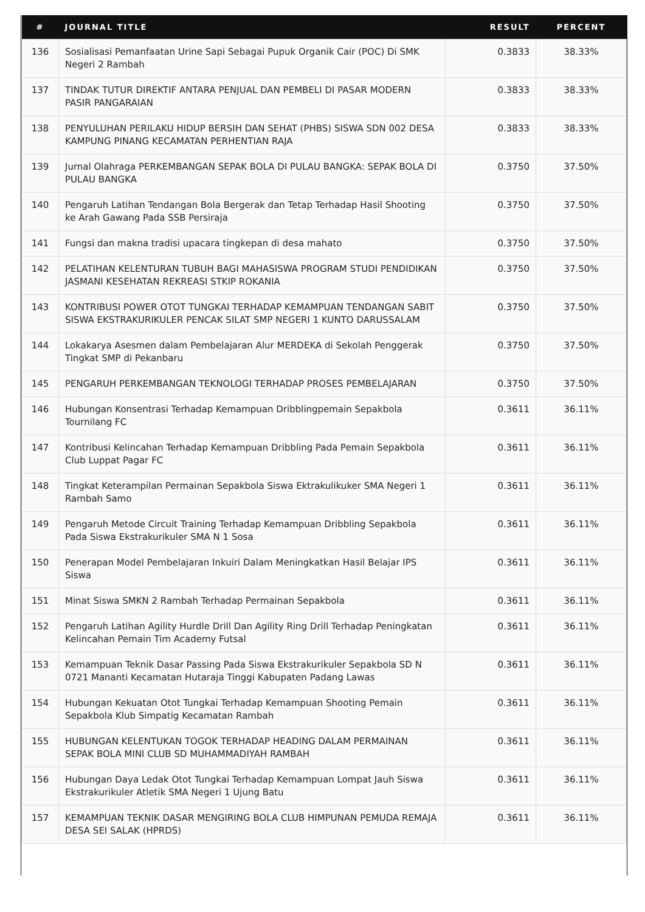| # | JOURNAL TITLE | RESULT | PERCENT |
| --- | --- | --- | --- |
| 136 | Sosialisasi Pemanfaatan Urine Sapi Sebagai Pupuk Organik Cair (POC) Di SMK Negeri 2 Rambah | 0.3833 | 38.33% |
| 137 | TINDAK TUTUR DIREKTIF ANTARA PENJUAL DAN PEMBELI DI PASAR MODERN PASIR PANGARAIAN | 0.3833 | 38.33% |
| 138 | PENYULUHAN PERILAKU HIDUP BERSIH DAN SEHAT (PHBS) SISWA SDN 002 DESA KAMPUNG PINANG KECAMATAN PERHENTIAN RAJA | 0.3833 | 38.33% |
| 139 | Jurnal Olahraga PERKEMBANGAN SEPAK BOLA DI PULAU BANGKA: SEPAK BOLA DI PULAU BANGKA | 0.3750 | 37.50% |
| 140 | Pengaruh Latihan Tendangan Bola Bergerak dan Tetap Terhadap Hasil Shooting ke Arah Gawang Pada SSB Persiraja | 0.3750 | 37.50% |
| 141 | Fungsi dan makna tradisi upacara tingkepan di desa mahato | 0.3750 | 37.50% |
| 142 | PELATIHAN KELENTURAN TUBUH BAGI MAHASISWA PROGRAM STUDI PENDIDIKAN JASMANI KESEHATAN REKREASI STKIP ROKANIA | 0.3750 | 37.50% |
| 143 | KONTRIBUSI POWER OTOT TUNGKAI TERHADAP KEMAMPUAN TENDANGAN SABIT SISWA EKSTRAKURIKULER PENCAK SILAT SMP NEGERI 1 KUNTO DARUSSALAM | 0.3750 | 37.50% |
| 144 | Lokakarya Asesmen dalam Pembelajaran Alur MERDEKA di Sekolah Penggerak Tingkat SMP di Pekanbaru | 0.3750 | 37.50% |
| 145 | PENGARUH PERKEMBANGAN TEKNOLOGI TERHADAP PROSES PEMBELAJARAN | 0.3750 | 37.50% |
| 146 | Hubungan Konsentrasi Terhadap Kemampuan Dribblingpemain Sepakbola Tournilang FC | 0.3611 | 36.11% |
| 147 | Kontribusi Kelincahan Terhadap Kemampuan Dribbling Pada Pemain Sepakbola Club Luppat Pagar FC | 0.3611 | 36.11% |
| 148 | Tingkat Keterampilan Permainan Sepakbola Siswa Ektrakulikuker SMA Negeri 1 Rambah Samo | 0.3611 | 36.11% |
| 149 | Pengaruh Metode Circuit Training Terhadap Kemampuan Dribbling Sepakbola Pada Siswa Ekstrakurikuler SMA N 1 Sosa | 0.3611 | 36.11% |
| 150 | Penerapan Model Pembelajaran Inkuiri Dalam Meningkatkan Hasil Belajar IPS Siswa | 0.3611 | 36.11% |
| 151 | Minat Siswa SMKN 2 Rambah Terhadap Permainan Sepakbola | 0.3611 | 36.11% |
| 152 | Pengaruh Latihan Agility Hurdle Drill Dan Agility Ring Drill Terhadap Peningkatan Kelincahan Pemain Tim Academy Futsal | 0.3611 | 36.11% |
| 153 | Kemampuan Teknik Dasar Passing Pada Siswa Ekstrakurikuler Sepakbola SD N 0721 Mananti Kecamatan Hutaraja Tinggi Kabupaten Padang Lawas | 0.3611 | 36.11% |
| 154 | Hubungan Kekuatan Otot Tungkai Terhadap Kemampuan Shooting Pemain Sepakbola Klub Simpatig Kecamatan Rambah | 0.3611 | 36.11% |
| 155 | HUBUNGAN KELENTUKAN TOGOK TERHADAP HEADING DALAM PERMAINAN SEPAK BOLA MINI CLUB SD MUHAMMADIYAH RAMBAH | 0.3611 | 36.11% |
| 156 | Hubungan Daya Ledak Otot Tungkai Terhadap Kemampuan Lompat Jauh Siswa Ekstrakurikuler Atletik SMA Negeri 1 Ujung Batu | 0.3611 | 36.11% |
| 157 | KEMAMPUAN TEKNIK DASAR MENGIRING BOLA CLUB HIMPUNAN PEMUDA REMAJA DESA SEI SALAK (HPRDS) | 0.3611 | 36.11% |